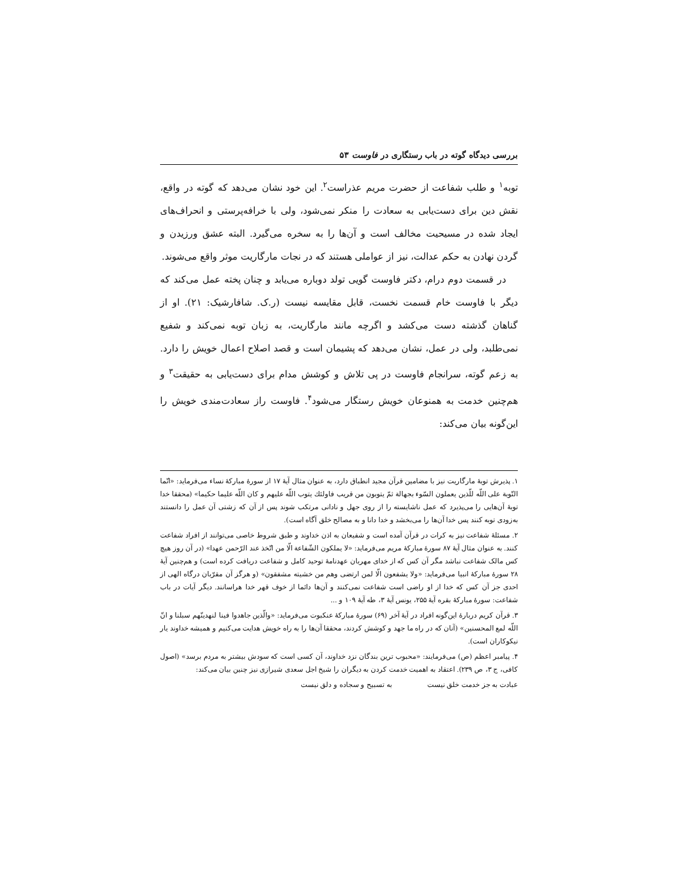بررسی دیدگاه گوته در باب رستگاری در فاوست ۵۳
توبه<sup>۱</sup> و طلب شفاعت از حضرت مریم عذراست<sup>۲</sup>. این خود نشان می‌دهد که گوته در واقع، نقش دین برای دست‌یابی به سعادت را منکر نمی‌شود، ولی با خرافه‌پرستی و انحراف‌های ایجاد شده در مسیحیت مخالف است و آن‌ها را به سخره می‌گیرد. البته عشق ورزیدن و گردن نهادن به حکم عدالت، نیز از عواملی هستند که در نجات مارگاریت موثر واقع می‌شوند.
در قسمت دوم درام، دکتر فاوست گویی تولد دوباره می‌یابد و چنان پخته عمل می‌کند که دیگر با فاوست خام قسمت نخست، قابل مقایسه نیست (ر.ک. شافارشیک: ۲۱). او از گناهان گذشته دست می‌کشد و اگرچه مانند مارگاریت، به زبان توبه نمی‌کند و شفیع نمی‌طلبد، ولی در عمل، نشان می‌دهد که پشیمان است و قصد اصلاح اعمال خویش را دارد. به زعم گوته، سرانجام فاوست در پی تلاش و کوشش مدام برای دست‌یابی به حقیقت<sup>۳</sup> و هم‌چنین خدمت به همنوعان خویش رستگار می‌شود<sup>۴</sup>. فاوست راز سعادت‌مندی خویش را این‌گونه بیان می‌کند:
۱. پذیرش توبهٔ مارگاریت نیز با مضامین قرآن مجید انطباق دارد، به عنوان مثال آیهٔ ۱۷ از سورهٔ مبارکهٔ نساء می‌فرماید: «انّما التّوبة على اللّه للّذين يعملون السّوء بجهالة ثمّ يتوبون من قريب فاولئك يتوب اللّه عليهم و كان اللّه عليما حكيما» (محققا خدا توبهٔ آن‌هایی را می‌پذیرد که عمل ناشایسته را از روی جهل و نادانی مرتکب شوند پس از آن که زشتی آن عمل را دانستند به‌زودی توبه کنند پس خدا آن‌ها را می‌بخشد و خدا دانا و به مصالح خلق آگاه است).
۲. مسئلهٔ شفاعت نیز به کرات در قرآن آمده است و شفیعان به اذن خداوند و طبق شروط خاصی می‌توانند از افراد شفاعت کنند. به عنوان مثال آیهٔ ۸۷ سورهٔ مبارکهٔ مریم می‌فرماید: «لا يملكون الشّفاعة الّا من اتّخذ عند الرّحمن عهدا» (در آن روز هیچ کس مالک شفاعت نباشد مگر آن کس که از خدای مهربان عهدنامهٔ توحید کامل و شفاعت دریافت کرده است) و هم‌چنین آیهٔ ۲۸ سورهٔ مبارکهٔ انبیا می‌فرماید: «ولا يشفعون الّا لمن ارتضى وهم من خشيته مشفقون» (و هرگز آن مقرّبان درگاه الهی از احدی جز آن کس که خدا از او راضی است شفاعت نمی‌کنند و آن‌ها دائما از خوف قهر خدا هراسانند. دیگر آیات در باب شفاعت: سورهٔ مبارکهٔ بقره آیهٔ ۲۵۵، یونس آیهٔ ۳، طه آیهٔ ۱۰۹ و ...
۳. قرآن کریم دربارهٔ این‌گونه افراد در آیهٔ آخر (۶۹) سورهٔ مبارکهٔ عنکبوت می‌فرماید: «والّذين جاهدوا فينا لنهدينّهم سبلنا و انّ اللّه لمع المحسنين» (آنان که در راه ما جهد و کوشش کردند، محققا آن‌ها را به راه خویش هدایت می‌کنیم و همیشه خداوند یار نیکوکاران است).
۴. پیامبر اعظم (ص) می‌فرمایند: «محبوب ترین بندگان نزد خداوند، آن کسی است که سودش بیشتر به مردم برسد» (اصول کافی، ج ۳، ص ۲۳۹). اعتقاد به اهمیت خدمت کردن به دیگران را شیخ اجل سعدی شیرازی نیز چنین بیان می‌کند:
عبادت به جز خدمت خلق نیست به تسبیح و سجاده و دلق نیست